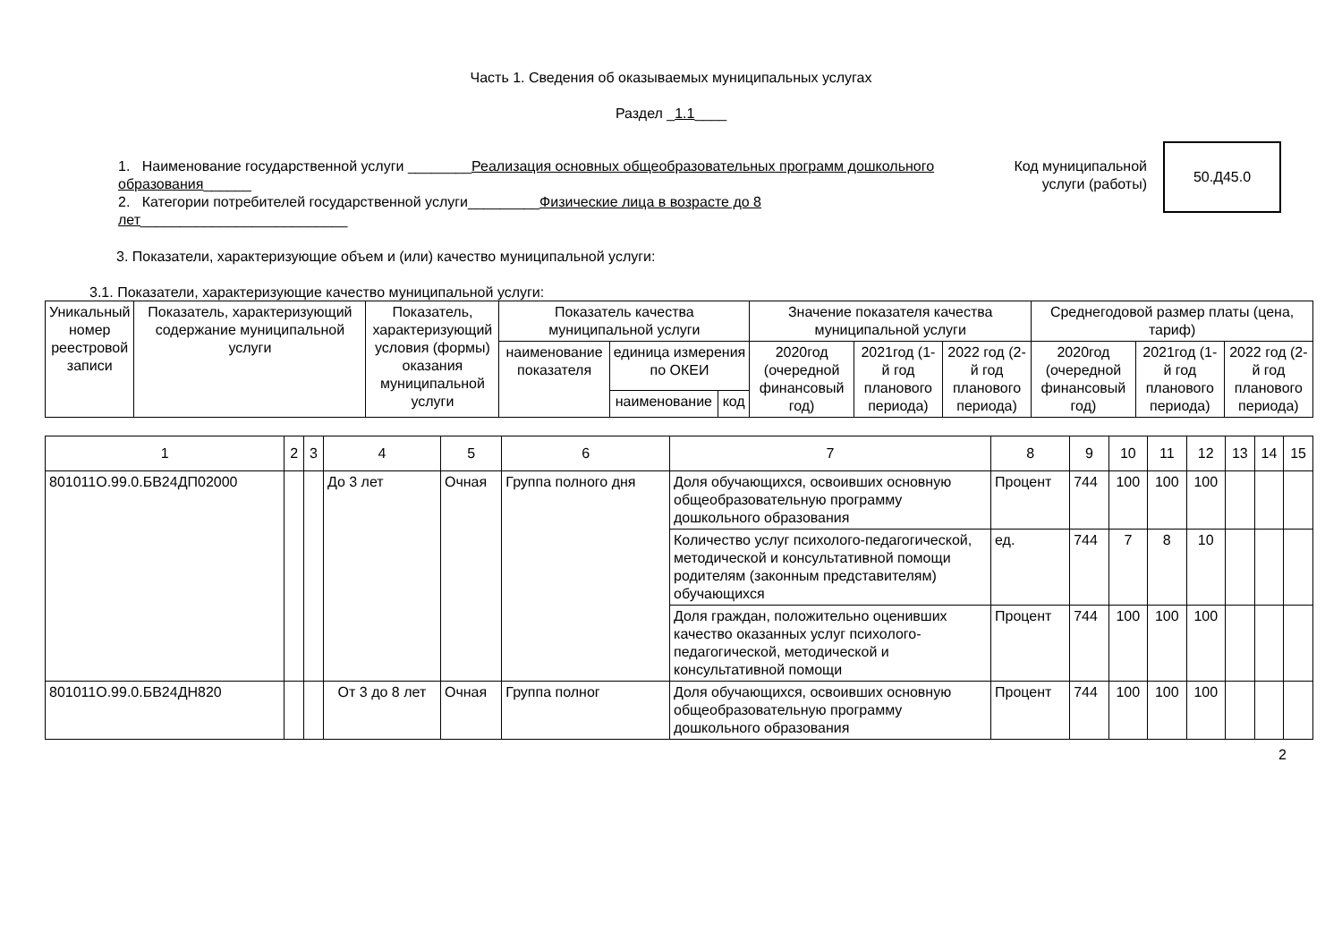Часть 1. Сведения об оказываемых муниципальных услугах
Раздел _1.1____
1. Наименование государственной услуги ________Реализация основных общеобразовательных программ дошкольного образования______
2. Категории потребителей государственной услуги_________Физические лица в возрасте до 8 лет__________________________
Код муниципальной услуги (работы)
50.Д45.0
3. Показатели, характеризующие объем и (или) качество муниципальной услуги:
3.1. Показатели, характеризующие качество муниципальной услуги:
| Уникальный номер реестровой записи | Показатель, характеризующий содержание муниципальной услуги | Показатель, характеризующий условия (формы) оказания муниципальной услуги | Показатель качества муниципальной услуги | | | Значение показателя качества муниципальной услуги | | | Среднегодовой размер платы (цена, тариф) | | |
| --- | --- | --- | --- | --- | --- | --- | --- | --- | --- | --- | --- |
| | | | наименование показателя | единица измерения по ОКЕИ | | 2020год (очередной финансовый год) | 2021год (1-й год планового периода) | 2022 год (2-й год планового периода) | 2020год (очередной финансовый год) | 2021год (1-й год планового периода) | 2022 год (2-й год планового периода) |
| | | | | наименование | код | | | | | | |
| 1 | 2 | 3 | 4 | 5 | 6 | 7 | 8 | 9 | 10 | 11 | 12 | 13 | 14 | 15 |
| 801011О.99.0.БВ24ДП02000 | | | До 3 лет | Очная | Группа полного дня | Доля обучающихся, освоивших основную общеобразовательную программу дошкольного образования | Процент | 744 | 100 | 100 | 100 | | | |
| | | | | | | Количество услуг психолого-педагогической, методической и консультативной помощи родителям (законным представителям) обучающихся | ед. | 744 | 7 | 8 | 10 | | | |
| | | | | | | Доля граждан, положительно оценивших качество оказанных услуг психолого-педагогической, методической и консультативной помощи | Процент | 744 | 100 | 100 | 100 | | | |
| 801011О.99.0.БВ24ДН820 | | | От 3 до 8 лет | Очная | Группа полног | Доля обучающихся, освоивших основную общеобразовательную программу дошкольного образования | Процент | 744 | 100 | 100 | 100 | | | |
2